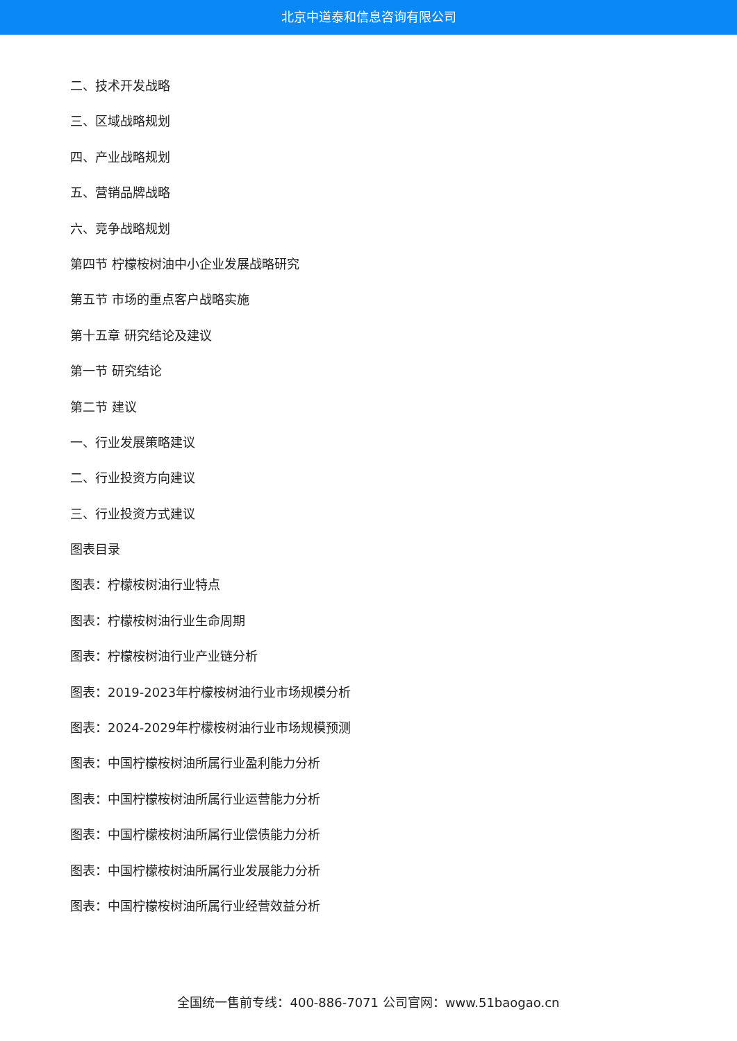北京中道泰和信息咨询有限公司
二、技术开发战略
三、区域战略规划
四、产业战略规划
五、营销品牌战略
六、竞争战略规划
第四节 柠檬桉树油中小企业发展战略研究
第五节 市场的重点客户战略实施
第十五章 研究结论及建议
第一节 研究结论
第二节 建议
一、行业发展策略建议
二、行业投资方向建议
三、行业投资方式建议
图表目录
图表：柠檬桉树油行业特点
图表：柠檬桉树油行业生命周期
图表：柠檬桉树油行业产业链分析
图表：2019-2023年柠檬桉树油行业市场规模分析
图表：2024-2029年柠檬桉树油行业市场规模预测
图表：中国柠檬桉树油所属行业盈利能力分析
图表：中国柠檬桉树油所属行业运营能力分析
图表：中国柠檬桉树油所属行业偿债能力分析
图表：中国柠檬桉树油所属行业发展能力分析
图表：中国柠檬桉树油所属行业经营效益分析
全国统一售前专线：400-886-7071 公司官网：www.51baogao.cn